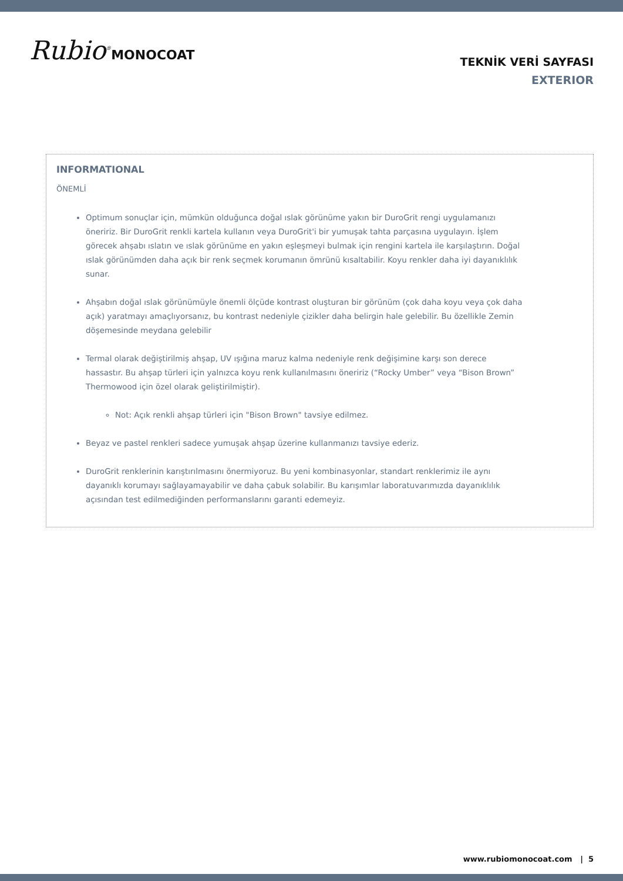Rubio<sup>®</sup>MONOCOAT
TEKNİK VERİ SAYFASI
EXTERIOR
INFORMATIONAL
ÖNEMLİ
Optimum sonuçlar için, mümkün olduğunca doğal ıslak görünüme yakın bir DuroGrit rengi uygulamanızı öneririz. Bir DuroGrit renkli kartela kullanın veya DuroGrit'i bir yumuşak tahta parçasına uygulayın. İşlem görecek ahşabı ıslatın ve ıslak görünüme en yakın eşleşmeyi bulmak için rengini kartela ile karşılaştırın. Doğal ıslak görünümden daha açık bir renk seçmek korumanın ömrünü kısaltabilir. Koyu renkler daha iyi dayanıklılık sunar.
Ahşabın doğal ıslak görünümüyle önemli ölçüde kontrast oluşturan bir görünüm (çok daha koyu veya çok daha açık) yaratmayı amaçlıyorsanız, bu kontrast nedeniyle çizikler daha belirgin hale gelebilir. Bu özellikle Zemin döşemesinde meydana gelebilir
Termal olarak değiştirilmiş ahşap, UV ışığına maruz kalma nedeniyle renk değişimine karşı son derece hassastır. Bu ahşap türleri için yalnızca koyu renk kullanılmasını öneririz (“Rocky Umber” veya “Bison Brown” Thermowood için özel olarak geliştirilmiştir).
Not: Açık renkli ahşap türleri için "Bison Brown" tavsiye edilmez.
Beyaz ve pastel renkleri sadece yumuşak ahşap üzerine kullanmanızı tavsiye ederiz.
DuroGrit renklerinin karıştırılmasını önermiyoruz. Bu yeni kombinasyonlar, standart renklerimiz ile aynı dayanıklı korumayı sağlayamayabilir ve daha çabuk solabilir. Bu karışımlar laboratuvarımızda dayanıklılık açısından test edilmediğinden performanslarını garanti edemeyiz.
www.rubiomonocoat.com | 5